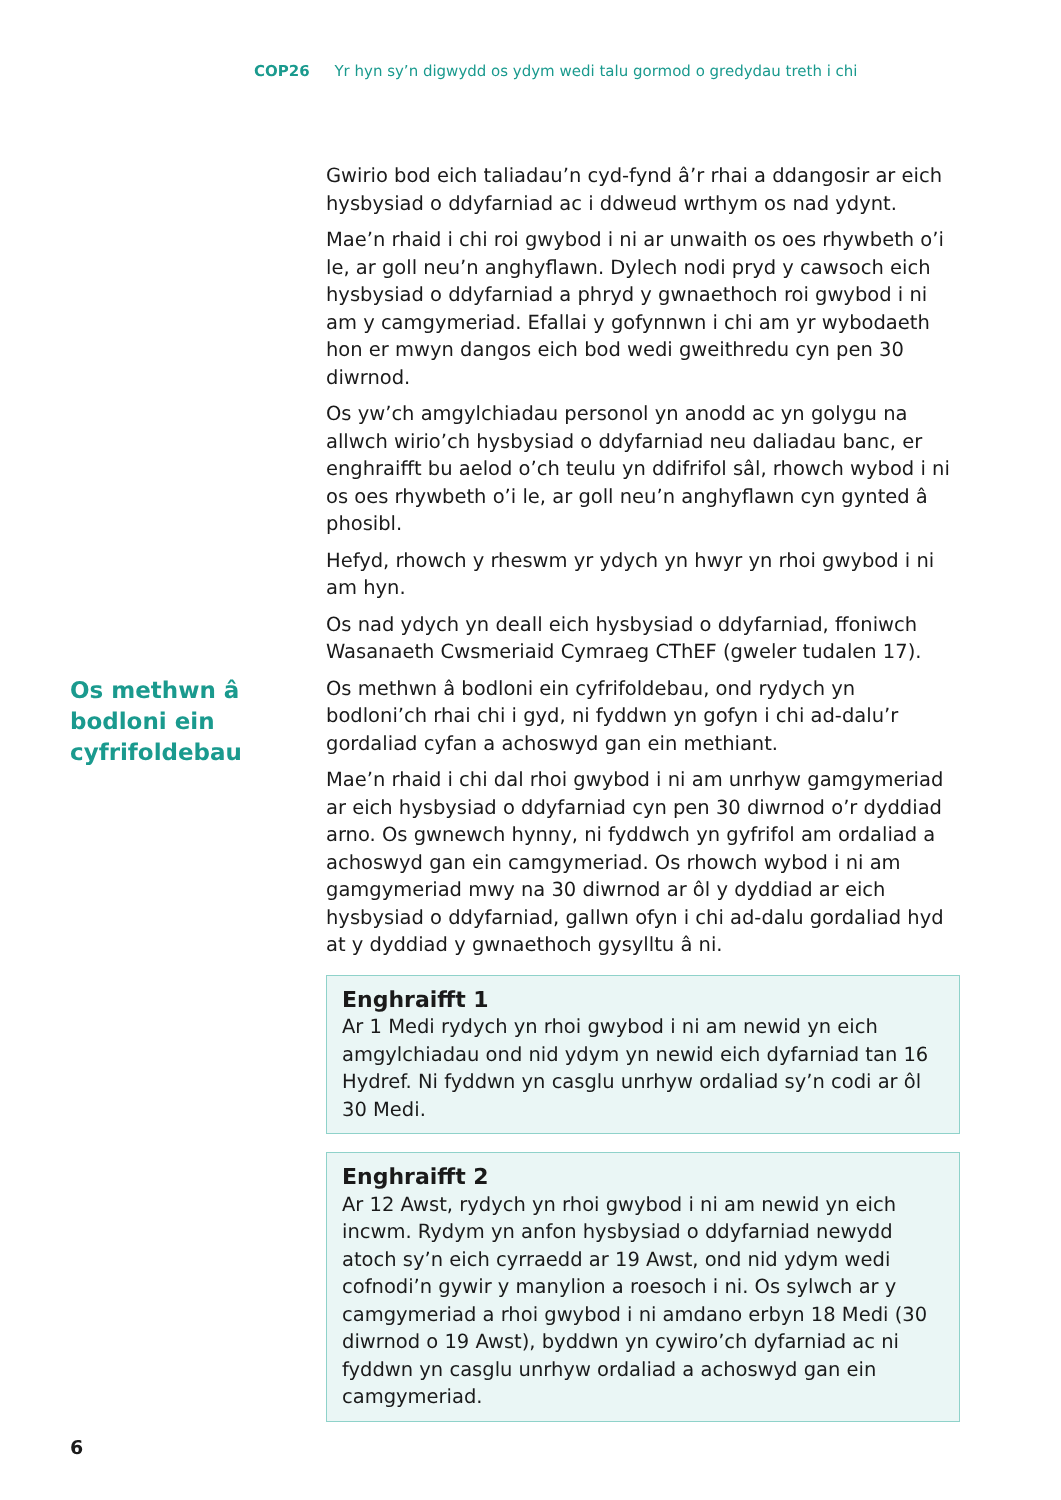COP26 Yr hyn sy’n digwydd os ydym wedi talu gormod o gredydau treth i chi
Gwirio bod eich taliadau’n cyd-fynd â’r rhai a ddangosir ar eich hysbysiad o ddyfarniad ac i ddweud wrthym os nad ydynt.
Mae’n rhaid i chi roi gwybod i ni ar unwaith os oes rhywbeth o’i le, ar goll neu’n anghyflawn. Dylech nodi pryd y cawsoch eich hysbysiad o ddyfarniad a phryd y gwnaethoch roi gwybod i ni am y camgymeriad. Efallai y gofynnwn i chi am yr wybodaeth hon er mwyn dangos eich bod wedi gweithredu cyn pen 30 diwrnod.
Os yw’ch amgylchiadau personol yn anodd ac yn golygu na allwch wirio’ch hysbysiad o ddyfarniad neu daliadau banc, er enghraifft bu aelod o’ch teulu yn ddifrifol sâl, rhowch wybod i ni os oes rhywbeth o’i le, ar goll neu’n anghyflawn cyn gynted â phosibl.
Hefyd, rhowch y rheswm yr ydych yn hwyr yn rhoi gwybod i ni am hyn.
Os nad ydych yn deall eich hysbysiad o ddyfarniad, ffoniwch Wasanaeth Cwsmeriaid Cymraeg CThEF (gweler tudalen 17).
Os methwn â bodloni ein cyfrifoldebau
Os methwn â bodloni ein cyfrifoldebau, ond rydych yn bodloni’ch rhai chi i gyd, ni fyddwn yn gofyn i chi ad-dalu’r gordaliad cyfan a achoswyd gan ein methiant.
Mae’n rhaid i chi dal rhoi gwybod i ni am unrhyw gamgymeriad ar eich hysbysiad o ddyfarniad cyn pen 30 diwrnod o’r dyddiad arno. Os gwnewch hynny, ni fyddwch yn gyfrifol am ordaliad a achoswyd gan ein camgymeriad. Os rhowch wybod i ni am gamgymeriad mwy na 30 diwrnod ar ôl y dyddiad ar eich hysbysiad o ddyfarniad, gallwn ofyn i chi ad-dalu gordaliad hyd at y dyddiad y gwnaethoch gysylltu â ni.
Enghraifft 1
Ar 1 Medi rydych yn rhoi gwybod i ni am newid yn eich amgylchiadau ond nid ydym yn newid eich dyfarniad tan 16 Hydref. Ni fyddwn yn casglu unrhyw ordaliad sy’n codi ar ôl 30 Medi.
Enghraifft 2
Ar 12 Awst, rydych yn rhoi gwybod i ni am newid yn eich incwm. Rydym yn anfon hysbysiad o ddyfarniad newydd atoch sy’n eich cyrraedd ar 19 Awst, ond nid ydym wedi cofnodi’n gywir y manylion a roesoch i ni. Os sylwch ar y camgymeriad a rhoi gwybod i ni amdano erbyn 18 Medi (30 diwrnod o 19 Awst), byddwn yn cywiro’ch dyfarniad ac ni fyddwn yn casglu unrhyw ordaliad a achoswyd gan ein camgymeriad.
6